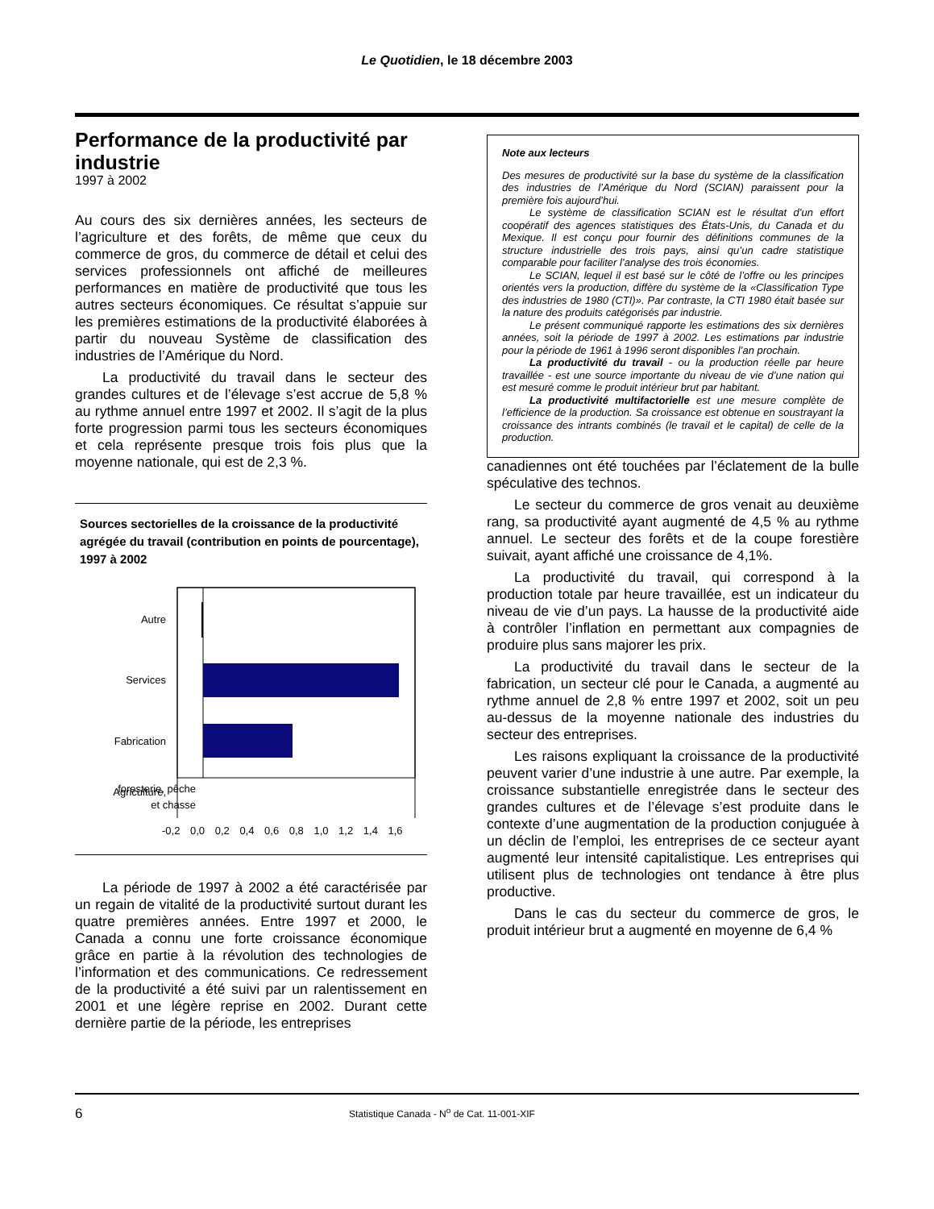Le Quotidien, le 18 décembre 2003
Performance de la productivité par industrie
1997 à 2002
Au cours des six dernières années, les secteurs de l’agriculture et des forêts, de même que ceux du commerce de gros, du commerce de détail et celui des services professionnels ont affiché de meilleures performances en matière de productivité que tous les autres secteurs économiques. Ce résultat s’appuie sur les premières estimations de la productivité élaborées à partir du nouveau Système de classification des industries de l’Amérique du Nord.
La productivité du travail dans le secteur des grandes cultures et de l’élevage s’est accrue de 5,8 % au rythme annuel entre 1997 et 2002. Il s’agit de la plus forte progression parmi tous les secteurs économiques et cela représente presque trois fois plus que la moyenne nationale, qui est de 2,3 %.
Sources sectorielles de la croissance de la productivité agrégée du travail (contribution en points de pourcentage), 1997 à 2002
Autre
Services
Fabrication
Agriculture,
foresterie, pêche
et chasse
-0,2 0,0 0,2 0,4 0,6 0,8 1,0 1,2 1,4 1,6
La période de 1997 à 2002 a été caractérisée par un regain de vitalité de la productivité surtout durant les quatre premières années. Entre 1997 et 2000, le Canada a connu une forte croissance économique grâce en partie à la révolution des technologies de l’information et des communications. Ce redressement de la productivité a été suivi par un ralentissement en 2001 et une légère reprise en 2002. Durant cette dernière partie de la période, les entreprises
Note aux lecteurs
Des mesures de productivité sur la base du système de la classification des industries de l’Amérique du Nord (SCIAN) paraissent pour la première fois aujourd’hui.
Le système de classification SCIAN est le résultat d’un effort coopératif des agences statistiques des États-Unis, du Canada et du Mexique. Il est conçu pour fournir des définitions communes de la structure industrielle des trois pays, ainsi qu’un cadre statistique comparable pour faciliter l’analyse des trois économies.
Le SCIAN, lequel il est basé sur le côté de l’offre ou les principes orientés vers la production, diffère du système de la «Classification Type des industries de 1980 (CTI)». Par contraste, la CTI 1980 était basée sur la nature des produits catégorisés par industrie.
Le présent communiqué rapporte les estimations des six dernières années, soit la période de 1997 à 2002. Les estimations par industrie pour la période de 1961 à 1996 seront disponibles l’an prochain.
La productivité du travail - ou la production réelle par heure travaillée - est une source importante du niveau de vie d’une nation qui est mesuré comme le produit intérieur brut par habitant.
La productivité multifactorielle est une mesure complète de l’efficience de la production. Sa croissance est obtenue en soustrayant la croissance des intrants combinés (le travail et le capital) de celle de la production.
canadiennes ont été touchées par l’éclatement de la bulle spéculative des technos.
Le secteur du commerce de gros venait au deuxième rang, sa productivité ayant augmenté de 4,5 % au rythme annuel. Le secteur des forêts et de la coupe forestière suivait, ayant affiché une croissance de 4,1%.
La productivité du travail, qui correspond à la production totale par heure travaillée, est un indicateur du niveau de vie d’un pays. La hausse de la productivité aide à contrôler l’inflation en permettant aux compagnies de produire plus sans majorer les prix.
La productivité du travail dans le secteur de la fabrication, un secteur clé pour le Canada, a augmenté au rythme annuel de 2,8 % entre 1997 et 2002, soit un peu au-dessus de la moyenne nationale des industries du secteur des entreprises.
Les raisons expliquant la croissance de la productivité peuvent varier d’une industrie à une autre. Par exemple, la croissance substantielle enregistrée dans le secteur des grandes cultures et de l’élevage s’est produite dans le contexte d’une augmentation de la production conjuguée à un déclin de l’emploi, les entreprises de ce secteur ayant augmenté leur intensité capitalistique. Les entreprises qui utilisent plus de technologies ont tendance à être plus productive.
Dans le cas du secteur du commerce de gros, le produit intérieur brut a augmenté en moyenne de 6,4 %
6 Statistique Canada - N<sup>o</sup> de Cat. 11-001-XIF